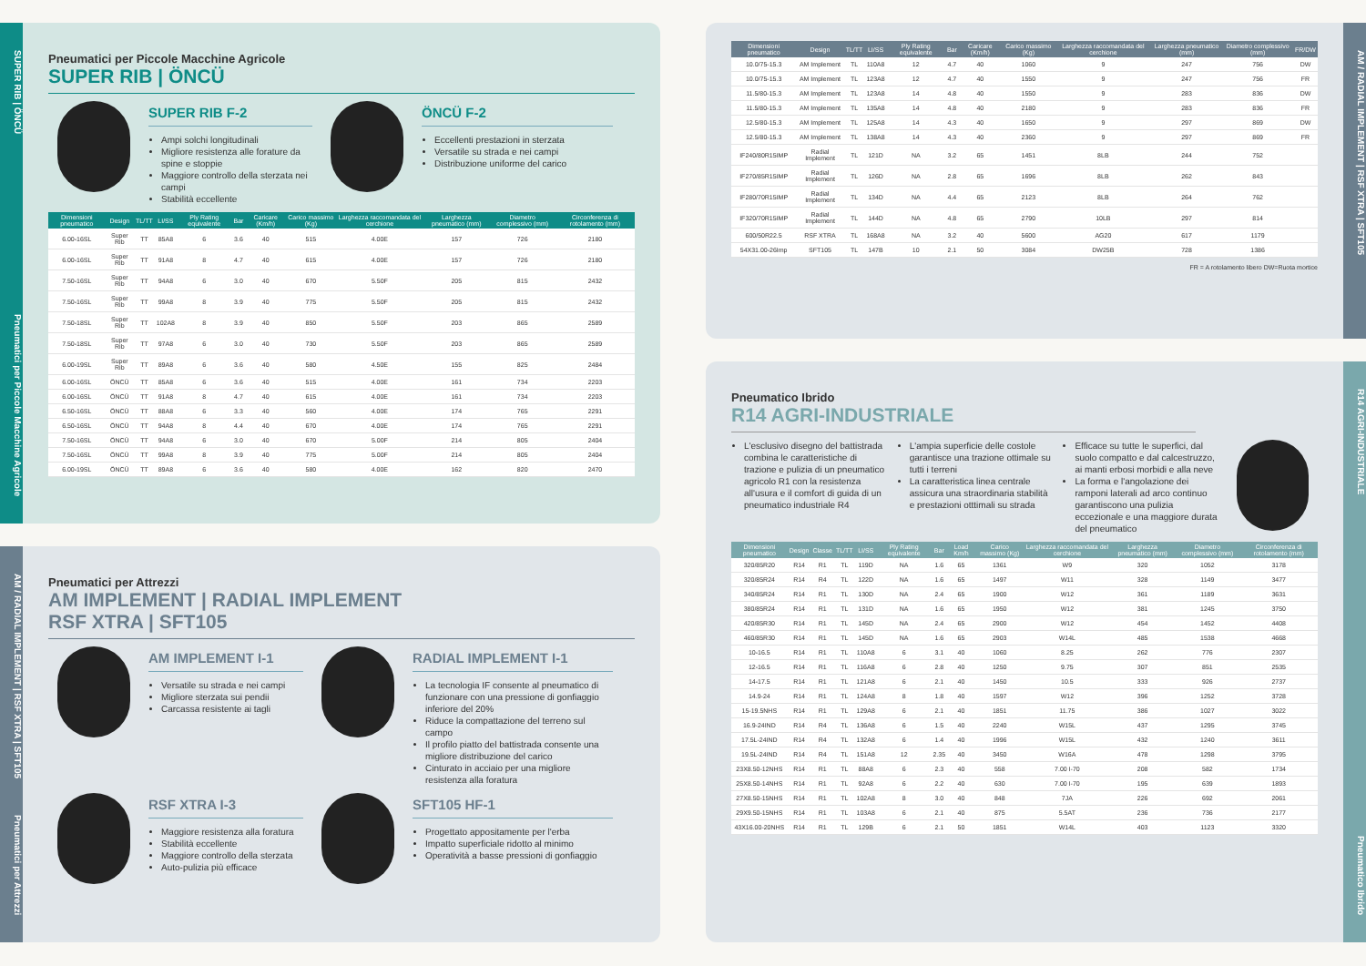SUPER RIB | ÖNCÜ Pneumatici per Piccole Macchine Agricole
Pneumatici per Piccole Macchine Agricole
SUPER RIB | ÖNCÜ
SUPER RIB F-2
Ampi solchi longitudinali
Migliore resistenza alle forature da spine e stoppie
Maggiore controllo della sterzata nei campi
Stabilità eccellente
ÖNCÜ F-2
Eccellenti prestazioni in sterzata
Versatile su strada e nei campi
Distribuzione uniforme del carico
| Dimensioni pneumatico | Design | TL/TT | LI/SS | Ply Rating equivalente | Bar | Caricare (Km/h) | Carico massimo (Kg) | Larghezza raccomandata del cerchione | Larghezza pneumatico (mm) | Diametro complessivo (mm) | Circonferenza di rotolamento (mm) |
| --- | --- | --- | --- | --- | --- | --- | --- | --- | --- | --- | --- |
| 6.00-16SL | Super Rib | TT | 85A8 | 6 | 3.6 | 40 | 515 | 4.00E | 157 | 726 | 2180 |
| 6.00-16SL | Super Rib | TT | 91A8 | 8 | 4.7 | 40 | 615 | 4.00E | 157 | 726 | 2180 |
| 7.50-16SL | Super Rib | TT | 94A8 | 6 | 3.0 | 40 | 670 | 5.50F | 205 | 815 | 2432 |
| 7.50-16SL | Super Rib | TT | 99A8 | 8 | 3.9 | 40 | 775 | 5.50F | 205 | 815 | 2432 |
| 7.50-18SL | Super Rib | TT | 102A8 | 8 | 3.9 | 40 | 850 | 5.50F | 203 | 865 | 2589 |
| 7.50-18SL | Super Rib | TT | 97A8 | 6 | 3.0 | 40 | 730 | 5.50F | 203 | 865 | 2589 |
| 6.00-19SL | Super Rib | TT | 89A8 | 6 | 3.6 | 40 | 580 | 4.50E | 155 | 825 | 2484 |
| 6.00-16SL | ÖNCÜ | TT | 85A8 | 6 | 3.6 | 40 | 515 | 4.00E | 161 | 734 | 2203 |
| 6.00-16SL | ÖNCÜ | TT | 91A8 | 8 | 4.7 | 40 | 615 | 4.00E | 161 | 734 | 2203 |
| 6.50-16SL | ÖNCÜ | TT | 88A8 | 6 | 3.3 | 40 | 560 | 4.00E | 174 | 765 | 2291 |
| 6.50-16SL | ÖNCÜ | TT | 94A8 | 8 | 4.4 | 40 | 670 | 4.00E | 174 | 765 | 2291 |
| 7.50-16SL | ÖNCÜ | TT | 94A8 | 6 | 3.0 | 40 | 670 | 5.00F | 214 | 805 | 2404 |
| 7.50-16SL | ÖNCÜ | TT | 99A8 | 8 | 3.9 | 40 | 775 | 5.00F | 214 | 805 | 2404 |
| 6.00-19SL | ÖNCÜ | TT | 89A8 | 6 | 3.6 | 40 | 580 | 4.00E | 162 | 820 | 2470 |
AM / RADIAL IMPLEMENT | RSF XTRA | SFT105 Pneumatici per Attrezzi
Pneumatici per Attrezzi
AM IMPLEMENT | RADIAL IMPLEMENT
RSF XTRA | SFT105
AM IMPLEMENT I-1
Versatile su strada e nei campi
Migliore sterzata sui pendii
Carcassa resistente ai tagli
RADIAL IMPLEMENT I-1
La tecnologia IF consente al pneumatico di funzionare con una pressione di gonfiaggio inferiore del 20%
Riduce la compattazione del terreno sul campo
Il profilo piatto del battistrada consente una migliore distribuzione del carico
Cinturato in acciaio per una migliore resistenza alla foratura
RSF XTRA I-3
Maggiore resistenza alla foratura
Stabilità eccellente
Maggiore controllo della sterzata
Auto-pulizia più efficace
SFT105 HF-1
Progettato appositamente per l'erba
Impatto superficiale ridotto al minimo
Operatività a basse pressioni di gonfiaggio
| Dimensioni pneumatico | Design | TL/TT | LI/SS | Ply Rating equivalente | Bar | Caricare (Km/h) | Carico massimo (Kg) | Larghezza raccomandata del cerchione | Larghezza pneumatico (mm) | Diametro complessivo (mm) | FR/DW |
| --- | --- | --- | --- | --- | --- | --- | --- | --- | --- | --- | --- |
| 10.0/75-15.3 | AM Implement | TL | 110A8 | 12 | 4.7 | 40 | 1060 | 9 | 247 | 756 | DW |
| 10.0/75-15.3 | AM Implement | TL | 123A8 | 12 | 4.7 | 40 | 1550 | 9 | 247 | 756 | FR |
| 11.5/80-15.3 | AM Implement | TL | 123A8 | 14 | 4.8 | 40 | 1550 | 9 | 283 | 836 | DW |
| 11.5/80-15.3 | AM Implement | TL | 135A8 | 14 | 4.8 | 40 | 2180 | 9 | 283 | 836 | FR |
| 12.5/80-15.3 | AM Implement | TL | 125A8 | 14 | 4.3 | 40 | 1650 | 9 | 297 | 869 | DW |
| 12.5/80-15.3 | AM Implement | TL | 138A8 | 14 | 4.3 | 40 | 2360 | 9 | 297 | 869 | FR |
| IF240/80R15IMP | Radial Implement | TL | 121D | NA | 3.2 | 65 | 1451 | 8LB | 244 | 752 | |
| IF270/85R15IMP | Radial Implement | TL | 126D | NA | 2.8 | 65 | 1696 | 8LB | 262 | 843 | |
| IF280/70R15IMP | Radial Implement | TL | 134D | NA | 4.4 | 65 | 2123 | 8LB | 264 | 762 | |
| IF320/70R15IMP | Radial Implement | TL | 144D | NA | 4.8 | 65 | 2790 | 10LB | 297 | 814 | |
| 600/50R22.5 | RSF XTRA | TL | 168A8 | NA | 3.2 | 40 | 5600 | AG20 | 617 | 1179 | |
| 54X31.00-26Imp | SFT105 | TL | 147B | 10 | 2.1 | 50 | 3084 | DW25B | 728 | 1386 | |
FR = A rotolamento libero DW=Ruota mortice
AM / RADIAL IMPLEMENT | RSF XTRA | SFT105
Pneumatico Ibrido
R14 AGRI-INDUSTRIALE
L'esclusivo disegno del battistrada combina le caratteristiche di trazione e pulizia di un pneumatico agricolo R1 con la resistenza all'usura e il comfort di guida di un pneumatico industriale R4
L'ampia superficie delle costole garantisce una trazione ottimale su tutti i terreni
La caratteristica linea centrale assicura una straordinaria stabilità e prestazioni otttimali su strada
Efficace su tutte le superfici, dal suolo compatto e dal calcestruzzo, ai manti erbosi morbidi e alla neve
La forma e l'angolazione dei ramponi laterali ad arco continuo garantiscono una pulizia eccezionale e una maggiore durata del pneumatico
| Dimensioni pneumatico | Design | Classe | TL/TT | LI/SS | Ply Rating equivalente | Bar | Load Km/h | Carico massimo (Kg) | Larghezza raccomandata del cerchione | Larghezza pneumatico (mm) | Diametro complessivo (mm) | Circonferenza di rotolamento (mm) |
| --- | --- | --- | --- | --- | --- | --- | --- | --- | --- | --- | --- | --- |
| 320/85R20 | R14 | R1 | TL | 119D | NA | 1.6 | 65 | 1361 | W9 | 320 | 1052 | 3178 |
| 320/85R24 | R14 | R4 | TL | 122D | NA | 1.6 | 65 | 1497 | W11 | 328 | 1149 | 3477 |
| 340/85R24 | R14 | R1 | TL | 130D | NA | 2.4 | 65 | 1900 | W12 | 361 | 1189 | 3631 |
| 380/85R24 | R14 | R1 | TL | 131D | NA | 1.6 | 65 | 1950 | W12 | 381 | 1245 | 3750 |
| 420/85R30 | R14 | R1 | TL | 145D | NA | 2.4 | 65 | 2900 | W12 | 454 | 1452 | 4408 |
| 460/85R30 | R14 | R1 | TL | 145D | NA | 1.6 | 65 | 2903 | W14L | 485 | 1538 | 4668 |
| 10-16.5 | R14 | R1 | TL | 110A8 | 6 | 3.1 | 40 | 1060 | 8.25 | 262 | 776 | 2307 |
| 12-16.5 | R14 | R1 | TL | 116A8 | 6 | 2.8 | 40 | 1250 | 9.75 | 307 | 851 | 2535 |
| 14-17.5 | R14 | R1 | TL | 121A8 | 6 | 2.1 | 40 | 1450 | 10.5 | 333 | 926 | 2737 |
| 14.9-24 | R14 | R1 | TL | 124A8 | 8 | 1.8 | 40 | 1597 | W12 | 396 | 1252 | 3728 |
| 15-19.5NHS | R14 | R1 | TL | 129A8 | 6 | 2.1 | 40 | 1851 | 11.75 | 386 | 1027 | 3022 |
| 16.9-24IND | R14 | R4 | TL | 136A8 | 6 | 1.5 | 40 | 2240 | W15L | 437 | 1295 | 3745 |
| 17.5L-24IND | R14 | R4 | TL | 132A8 | 6 | 1.4 | 40 | 1996 | W15L | 432 | 1240 | 3611 |
| 19.5L-24IND | R14 | R4 | TL | 151A8 | 12 | 2.35 | 40 | 3450 | W16A | 478 | 1298 | 3795 |
| 23X8.50-12NHS | R14 | R1 | TL | 88A8 | 6 | 2.3 | 40 | 558 | 7.00 I-70 | 208 | 582 | 1734 |
| 25X8.50-14NHS | R14 | R1 | TL | 92A8 | 6 | 2.2 | 40 | 630 | 7.00 I-70 | 195 | 639 | 1893 |
| 27X8.50-15NHS | R14 | R1 | TL | 102A8 | 8 | 3.0 | 40 | 848 | 7JA | 226 | 692 | 2061 |
| 29X9.50-15NHS | R14 | R1 | TL | 103A8 | 6 | 2.1 | 40 | 875 | 5.5AT | 236 | 736 | 2177 |
| 43X16.00-20NHS | R14 | R1 | TL | 129B | 6 | 2.1 | 50 | 1851 | W14L | 403 | 1123 | 3320 |
R14 AGRI-INDUSTRIALE Pneumatico Ibrido